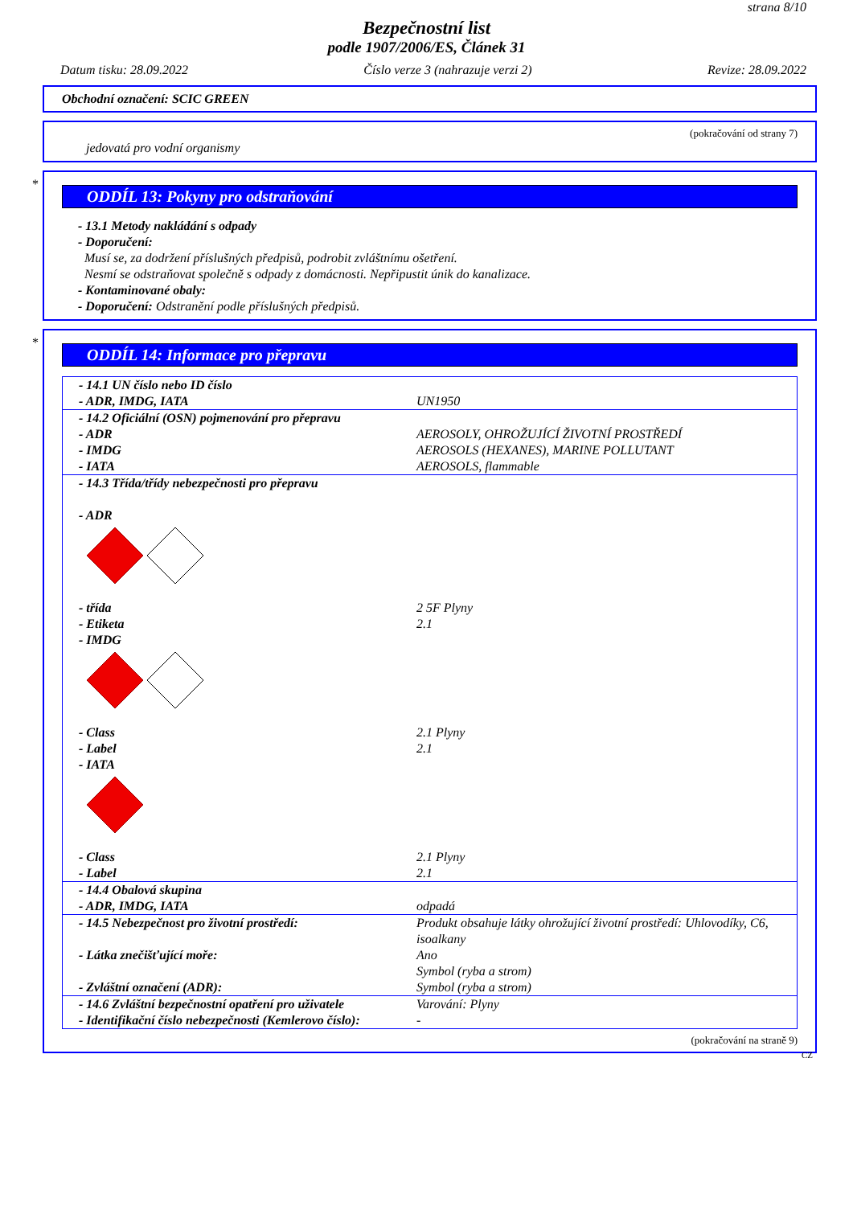strana 8/10
Bezpečnostní list
podle 1907/2006/ES, Článek 31
Datum tisku: 28.09.2022 Číslo verze 3 (nahrazuje verzi 2) Revize: 28.09.2022
Obchodní označení: SCIC GREEN
(pokračování od strany 7)
jedovatá pro vodní organismy
*
ODDÍL 13: Pokyny pro odstraňování
- 13.1 Metody nakládání s odpady
- Doporučení:
Musí se, za dodržení příslušných předpisů, podrobit zvláštnímu ošetření.
Nesmí se odstraňovat společně s odpady z domácnosti. Nepřipustit únik do kanalizace.
- Kontaminované obaly:
- Doporučení: Odstranění podle příslušných předpisů.
*
ODDÍL 14: Informace pro přepravu
| - 14.1 UN číslo nebo ID číslo - ADR, IMDG, IATA | UN1950 |
| - 14.2 Oficiální (OSN) pojmenování pro přepravu - ADR - IMDG - IATA | AEROSOLY, OHROŽUJÍCÍ ŽIVOTNÍ PROSTŘEDÍ AEROSOLS (HEXANES), MARINE POLLUTANT AEROSOLS, flammable |
| - 14.3 Třída/třídy nebezpečnosti pro přepravu - ADR | |
| - třída - Etiketa - IMDG | 2 5F Plyny 2.1 |
| - Class - Label - IATA | 2.1 Plyny 2.1 |
| - Class - Label | 2.1 Plyny 2.1 |
| - 14.4 Obalová skupina - ADR, IMDG, IATA | odpadá |
| - 14.5 Nebezpečnost pro životní prostředí: - Látka znečišťující moře: - Zvláštní označení (ADR): | Produkt obsahuje látky ohrožující životní prostředí: Uhlovodíky, C6, isoalkany Ano Symbol (ryba a strom) Symbol (ryba a strom) |
| - 14.6 Zvláštní bezpečnostní opatření pro uživatele - Identifikační číslo nebezpečnosti (Kemlerovo číslo): | Varování: Plyny - |
(pokračování na straně 9)
CZ